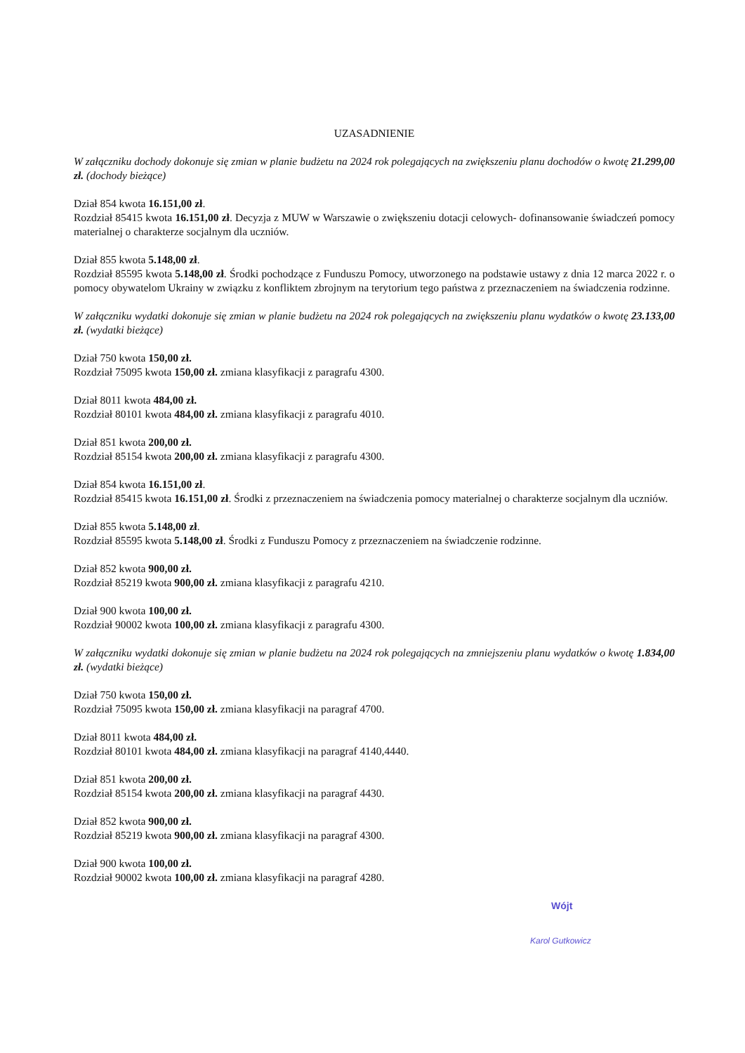UZASADNIENIE
W załączniku dochody dokonuje się zmian w planie budżetu na 2024 rok polegających na zwiększeniu planu dochodów o kwotę 21.299,00 zł. (dochody bieżące)
Dział 854 kwota 16.151,00 zł.
Rozdział 85415 kwota 16.151,00 zł. Decyzja z MUW w Warszawie o zwiększeniu dotacji celowych- dofinansowanie świadczeń pomocy materialnej o charakterze socjalnym dla uczniów.
Dział 855 kwota 5.148,00 zł.
Rozdział 85595 kwota 5.148,00 zł. Środki pochodzące z Funduszu Pomocy, utworzonego na podstawie ustawy z dnia 12 marca 2022 r. o pomocy obywatelom Ukrainy w związku z konfliktem zbrojnym na terytorium tego państwa z przeznaczeniem na świadczenia rodzinne.
W załączniku wydatki dokonuje się zmian w planie budżetu na 2024 rok polegających na zwiększeniu planu wydatków o kwotę 23.133,00 zł. (wydatki bieżące)
Dział 750 kwota 150,00 zł.
Rozdział 75095 kwota 150,00 zł. zmiana klasyfikacji z paragrafu 4300.
Dział 8011 kwota 484,00 zł.
Rozdział 80101 kwota 484,00 zł. zmiana klasyfikacji z paragrafu 4010.
Dział 851 kwota 200,00 zł.
Rozdział 85154 kwota 200,00 zł. zmiana klasyfikacji z paragrafu 4300.
Dział 854 kwota 16.151,00 zł.
Rozdział 85415 kwota 16.151,00 zł. Środki z przeznaczeniem na świadczenia pomocy materialnej o charakterze socjalnym dla uczniów.
Dział 855 kwota 5.148,00 zł.
Rozdział 85595 kwota 5.148,00 zł. Środki z Funduszu Pomocy z przeznaczeniem na świadczenie rodzinne.
Dział 852 kwota 900,00 zł.
Rozdział 85219 kwota 900,00 zł. zmiana klasyfikacji z paragrafu 4210.
Dział 900 kwota 100,00 zł.
Rozdział 90002 kwota 100,00 zł. zmiana klasyfikacji z paragrafu 4300.
W załączniku wydatki dokonuje się zmian w planie budżetu na 2024 rok polegających na zmniejszeniu planu wydatków o kwotę 1.834,00 zł. (wydatki bieżące)
Dział 750 kwota 150,00 zł.
Rozdział 75095 kwota 150,00 zł. zmiana klasyfikacji na paragraf 4700.
Dział 8011 kwota 484,00 zł.
Rozdział 80101 kwota 484,00 zł. zmiana klasyfikacji na paragraf 4140,4440.
Dział 851 kwota 200,00 zł.
Rozdział 85154 kwota 200,00 zł. zmiana klasyfikacji na paragraf 4430.
Dział 852 kwota 900,00 zł.
Rozdział 85219 kwota 900,00 zł. zmiana klasyfikacji na paragraf 4300.
Dział 900 kwota 100,00 zł.
Rozdział 90002 kwota 100,00 zł. zmiana klasyfikacji na paragraf 4280.
Wójt
Karol Gutkowicz